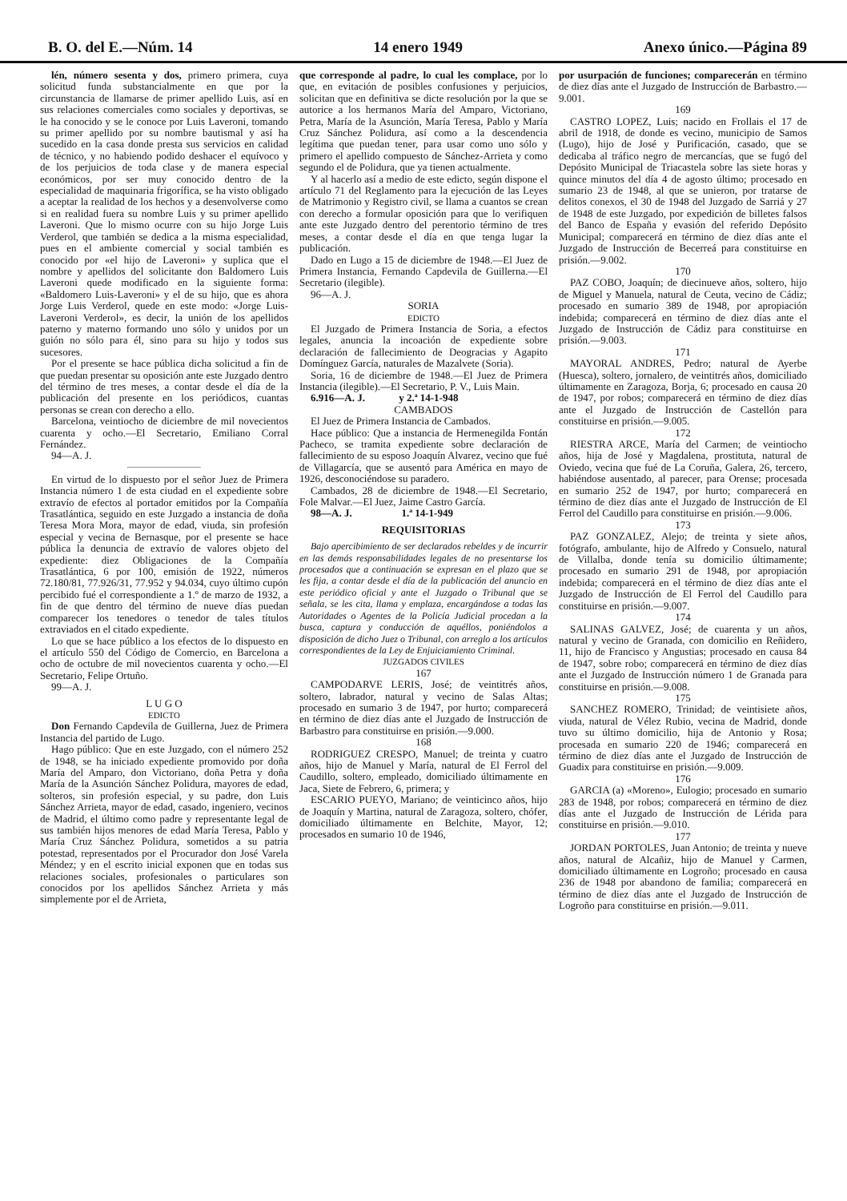B. O. del E.—Núm. 14 14 enero 1949 Anexo único.—Página 89
lén, número sesenta y dos, primero primera, cuya solicitud funda substancialmente en que por la circunstancia de llamarse de primer apellido Luis, así en sus relaciones comerciales como sociales y deportivas, se le ha conocido y se le conoce por Luis Laveroni, tomando su primer apellido por su nombre bautismal y así ha sucedido en la casa donde presta sus servicios en calidad de técnico, y no habiendo podido deshacer el equívoco y de los perjuicios de toda clase y de manera especial económicos, por ser muy conocido dentro de la especialidad de maquinaria frigorífica, se ha visto obligado a aceptar la realidad de los hechos y a desenvolverse como si en realidad fuera su nombre Luis y su primer apellido Laveroni. Que lo mismo ocurre con su hijo Jorge Luis Verderol, que también se dedica a la misma especialidad, pues en el ambiente comercial y social también es conocido por «el hijo de Laveroni» y suplica que el nombre y apellidos del solicitante don Baldomero Luis Laveroni quede modificado en la siguiente forma: «Baldomero Luis-Laveroni» y el de su hijo, que es ahora Jorge Luis Verderol, quede en este modo: «Jorge Luis-Laveroni Verderol», es decir, la unión de los apellidos paterno y materno formando uno sólo y unidos por un guión no sólo para él, sino para su hijo y todos sus sucesores.
Por el presente se hace pública dicha solicitud a fin de que puedan presentar su oposición ante este Juzgado dentro del término de tres meses, a contar desde el día de la publicación del presente en los periódicos, cuantas personas se crean con derecho a ello.
Barcelona, veintiocho de diciembre de mil novecientos cuarenta y ocho.—El Secretario, Emiliano Corral Fernández.
94—A. J.
En virtud de lo dispuesto por el señor Juez de Primera Instancia número 1 de esta ciudad en el expediente sobre extravío de efectos al portador emitidos por la Compañía Trasatlántica, seguido en este Juzgado a instancia de doña Teresa Mora Mora, mayor de edad, viuda, sin profesión especial y vecina de Bernasque, por el presente se hace pública la denuncia de extravío de valores objeto del expediente: diez Obligaciones de la Compañía Trasatlántica, 6 por 100, emisión de 1922, números 72.180/81, 77.926/31, 77.952 y 94.034, cuyo último cupón percibido fué el correspondiente a 1.º de marzo de 1932, a fin de que dentro del término de nueve días puedan comparecer los tenedores o tenedor de tales títulos extraviados en el citado expediente.
Lo que se hace público a los efectos de lo dispuesto en el artículo 550 del Código de Comercio, en Barcelona a ocho de octubre de mil novecientos cuarenta y ocho.—El Secretario, Felipe Ortuño.
99—A. J.
L U G O
EDICTO
Don Fernando Capdevila de Guillerna, Juez de Primera Instancia del partido de Lugo.
Hago público: Que en este Juzgado, con el número 252 de 1948, se ha iniciado expediente promovido por doña María del Amparo, don Victoriano, doña Petra y doña María de la Asunción Sánchez Polidura, mayores de edad, solteros, sin profesión especial, y su padre, don Luis Sánchez Arrieta, mayor de edad, casado, ingeniero, vecinos de Madrid, el último como padre y representante legal de sus también hijos menores de edad María Teresa, Pablo y María Cruz Sánchez Polidura, sometidos a su patria potestad, representados por el Procurador don José Varela Méndez; y en el escrito inicial exponen que en todas sus relaciones sociales, profesionales o particulares son conocidos por los apellidos Sánchez Arrieta y más simplemente por el de Arrieta,
que corresponde al padre, lo cual les complace, por lo que, en evitación de posibles confusiones y perjuicios, solicitan que en definitiva se dicte resolución por la que se autorice a los hermanos María del Amparo, Victoriano, Petra, María de la Asunción, María Teresa, Pablo y María Cruz Sánchez Polidura, así como a la descendencia legítima que puedan tener, para usar como uno sólo y primero el apellido compuesto de Sánchez-Arrieta y como segundo el de Polidura, que ya tienen actualmente.
Y al hacerlo así a medio de este edicto, según dispone el artículo 71 del Reglamento para la ejecución de las Leyes de Matrimonio y Registro civil, se llama a cuantos se crean con derecho a formular oposición para que lo verifiquen ante este Juzgado dentro del perentorio término de tres meses, a contar desde el día en que tenga lugar la publicación.
Dado en Lugo a 15 de diciembre de 1948.—El Juez de Primera Instancia, Fernando Capdevila de Guillerna.—El Secretario (ilegible).
96—A. J.
SORIA
EDICTO
El Juzgado de Primera Instancia de Soria, a efectos legales, anuncia la incoación de expediente sobre declaración de fallecimiento de Deogracias y Agapito Domínguez García, naturales de Mazalvete (Soria).
Soria, 16 de diciembre de 1948.—El Juez de Primera Instancia (ilegible).—El Secretario, P. V., Luis Main.
6.916—A. J. y 2.ª 14-1-948
CAMBADOS
El Juez de Primera Instancia de Cambados.
Hace público: Que a instancia de Hermenegilda Fontán Pacheco, se tramita expediente sobre declaración de fallecimiento de su esposo Joaquín Alvarez, vecino que fué de Villagarcía, que se ausentó para América en mayo de 1926, desconociéndose su paradero.
Cambados, 28 de diciembre de 1948.—El Secretario, Fole Malvar.—El Juez, Jaime Castro García.
98—A. J. 1.ª 14-1-949
REQUISITORIAS
Bajo apercibimiento de ser declarados rebeldes y de incurrir en las demás responsabilidades legales de no presentarse los procesados que a continuación se expresan en el plazo que se les fija, a contar desde el día de la publicación del anuncio en este periódico oficial y ante el Juzgado o Tribunal que se señala, se les cita, llama y emplaza, encargándose a todas las Autoridades o Agentes de la Policía Judicial procedan a la busca, captura y conducción de aquéllos, poniéndolos a disposición de dicho Juez o Tribunal, con arreglo a los artículos correspondientes de la Ley de Enjuiciamiento Criminal.
JUZGADOS CIVILES
167
CAMPODARVE LERIS, José; de veintitrés años, soltero, labrador, natural y vecino de Salas Altas; procesado en sumario 3 de 1947, por hurto; comparecerá en término de diez días ante el Juzgado de Instrucción de Barbastro para constituirse en prisión.—9.000.
168
RODRIGUEZ CRESPO, Manuel; de treinta y cuatro años, hijo de Manuel y María, natural de El Ferrol del Caudillo, soltero, empleado, domiciliado últimamente en Jaca, Siete de Febrero, 6, primera; y
ESCARIO PUEYO, Mariano; de veinticinco años, hijo de Joaquín y Martina, natural de Zaragoza, soltero, chófer, domiciliado últimamente en Belchite, Mayor, 12; procesados en sumario 10 de 1946,
por usurpación de funciones; comparecerán en término de diez días ante el Juzgado de Instrucción de Barbastro.—9.001.
169
CASTRO LOPEZ, Luis; nacido en Frollais el 17 de abril de 1918, de donde es vecino, municipio de Samos (Lugo), hijo de José y Purificación, casado, que se dedicaba al tráfico negro de mercancías, que se fugó del Depósito Municipal de Triacastela sobre las siete horas y quince minutos del día 4 de agosto último; procesado en sumario 23 de 1948, al que se unieron, por tratarse de delitos conexos, el 30 de 1948 del Juzgado de Sarriá y 27 de 1948 de este Juzgado, por expedición de billetes falsos del Banco de España y evasión del referido Depósito Municipal; comparecerá en término de diez días ante el Juzgado de Instrucción de Becerreá para constituirse en prisión.—9.002.
170
PAZ COBO, Joaquín; de diecinueve años, soltero, hijo de Miguel y Manuela, natural de Ceuta, vecino de Cádiz; procesado en sumario 389 de 1948, por apropiación indebida; comparecerá en término de diez días ante el Juzgado de Instrucción de Cádiz para constituirse en prisión.—9.003.
171
MAYORAL ANDRES, Pedro; natural de Ayerbe (Huesca), soltero, jornalero, de veintitrés años, domiciliado últimamente en Zaragoza, Borja, 6; procesado en causa 20 de 1947, por robos; comparecerá en término de diez días ante el Juzgado de Instrucción de Castellón para constituirse en prisión.—9.005.
172
RIESTRA ARCE, María del Carmen; de veintiocho años, hija de José y Magdalena, prostituta, natural de Oviedo, vecina que fué de La Coruña, Galera, 26, tercero, habiéndose ausentado, al parecer, para Orense; procesada en sumario 252 de 1947, por hurto; comparecerá en término de diez días ante el Juzgado de Instrucción de El Ferrol del Caudillo para constituirse en prisión.—9.006.
173
PAZ GONZALEZ, Alejo; de treinta y siete años, fotógrafo, ambulante, hijo de Alfredo y Consuelo, natural de Villalba, donde tenía su domicilio últimamente; procesado en sumario 291 de 1948, por apropiación indebida; comparecerá en el término de diez días ante el Juzgado de Instrucción de El Ferrol del Caudillo para constituirse en prisión.—9.007.
174
SALINAS GALVEZ, José; de cuarenta y un años, natural y vecino de Granada, con domicilio en Reñidero, 11, hijo de Francisco y Angustias; procesado en causa 84 de 1947, sobre robo; comparecerá en término de diez días ante el Juzgado de Instrucción número 1 de Granada para constituirse en prisión.—9.008.
175
SANCHEZ ROMERO, Trinidad; de veintisiete años, viuda, natural de Vélez Rubio, vecina de Madrid, donde tuvo su último domicilio, hija de Antonio y Rosa; procesada en sumario 220 de 1946; comparecerá en término de diez días ante el Juzgado de Instrucción de Guadix para constituirse en prisión.—9.009.
176
GARCIA (a) «Moreno», Eulogio; procesado en sumario 283 de 1948, por robos; comparecerá en término de diez días ante el Juzgado de Instrucción de Lérida para constituirse en prisión.—9.010.
177
JORDAN PORTOLES, Juan Antonio; de treinta y nueve años, natural de Alcañiz, hijo de Manuel y Carmen, domiciliado últimamente en Logroño; procesado en causa 236 de 1948 por abandono de familia; comparecerá en término de diez días ante el Juzgado de Instrucción de Logroño para constituirse en prisión.—9.011.